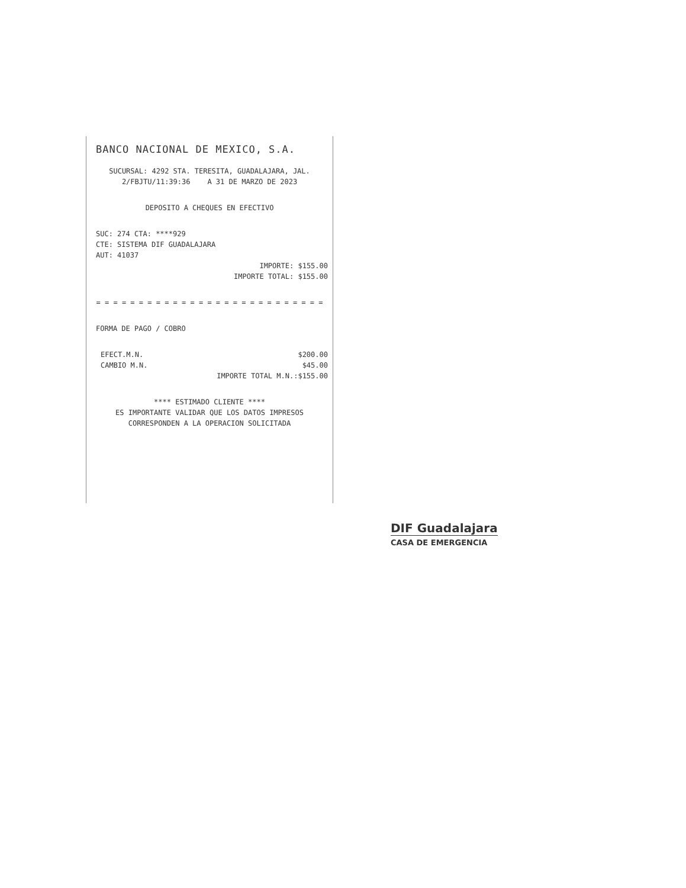BANCO NACIONAL DE MEXICO, S.A.
SUCURSAL: 4292 STA. TERESITA, GUADALAJARA, JAL.
2/FBJTU/11:39:36 A 31 DE MARZO DE 2023
DEPOSITO A CHEQUES EN EFECTIVO
SUC: 274 CTA: ****929
CTE: SISTEMA DIF GUADALAJARA
AUT: 41037
IMPORTE: $155.00
IMPORTE TOTAL: $155.00
= = = = = = = = = = = = = = = = = = = = = = = = = = =
FORMA DE PAGO / COBRO
EFECT.M.N. $200.00
CAMBIO M.N. $45.00
IMPORTE TOTAL M.N.:$155.00
**** ESTIMADO CLIENTE ****
ES IMPORTANTE VALIDAR QUE LOS DATOS IMPRESOS
CORRESPONDEN A LA OPERACION SOLICITADA
DIF Guadalajara
CASA DE EMERGENCIA